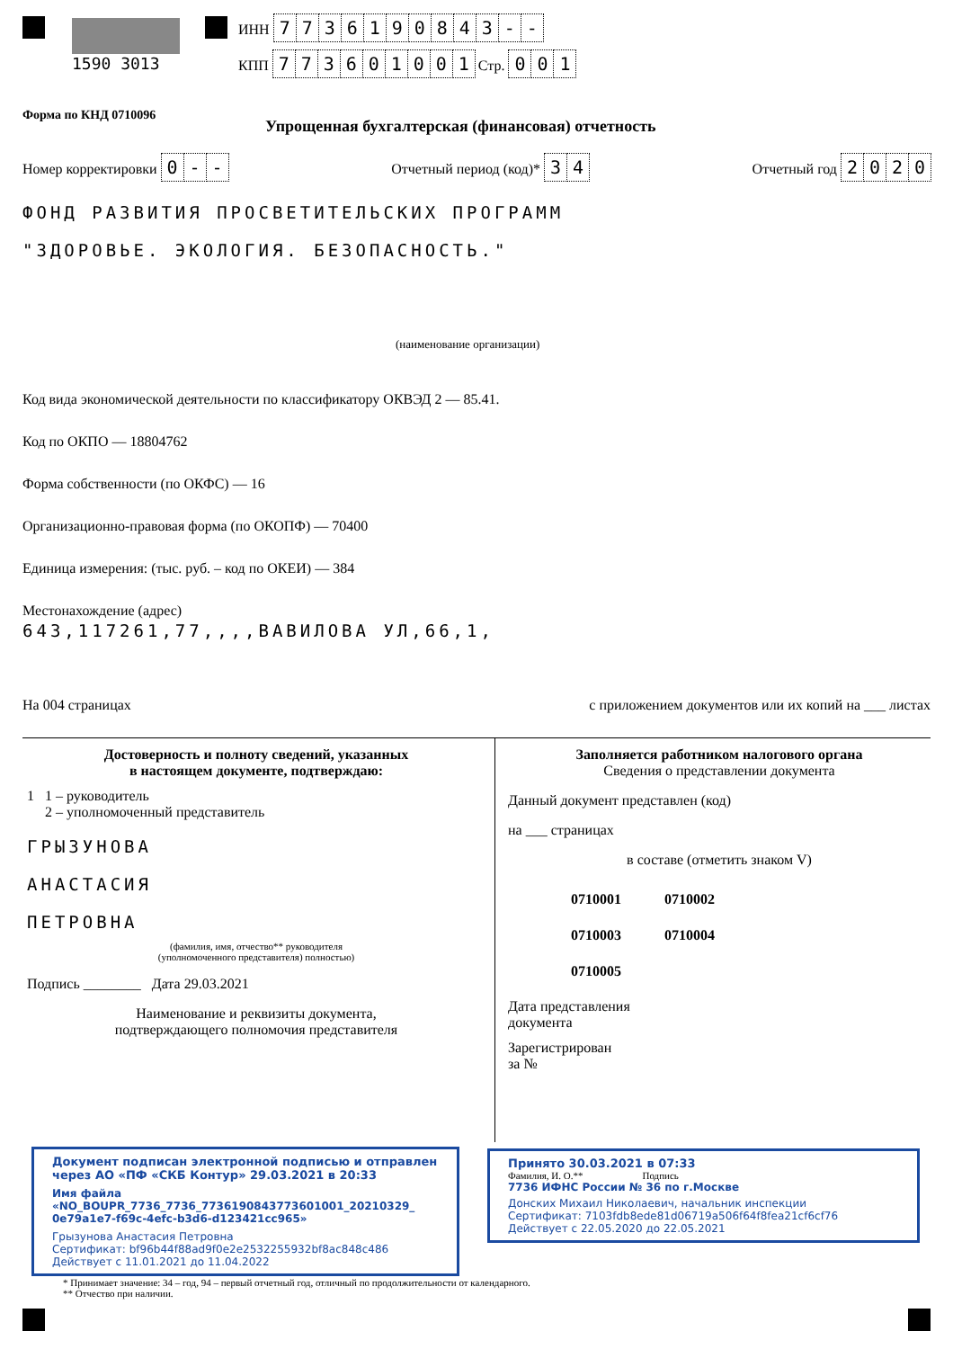1590 3013 ИНН 7736190843 - -
КПП 773601001 Стр. 001
Форма по КНД 0710096
Упрощенная бухгалтерская (финансовая) отчетность
Номер корректировки 0 - - Отчетный период (код)* 34 Отчетный год 2020
ФОНД РАЗВИТИЯ ПРОСВЕТИТЕЛЬСКИХ ПРОГРАММ
"ЗДОРОВЬЕ. ЭКОЛОГИЯ. БЕЗОПАСНОСТЬ."
(наименование организации)
Код вида экономической деятельности по классификатору ОКВЭД 2 — 85.41.
Код по ОКПО — 18804762
Форма собственности (по ОКФС) — 16
Организационно-правовая форма (по ОКОПФ) — 70400
Единица измерения: (тыс. руб. – код по ОКЕИ) — 384
Местонахождение (адрес)
643,117261,77,,,,ВАВИЛОВА УЛ,66,1,
На 004 страницах с приложением документов или их копий на ___ листах
Достоверность и полноту сведений, указанных
в настоящем документе, подтверждаю:
1 1 – руководитель
2 – уполномоченный представитель
ГРЫЗУНОВА
АНАСТАСИЯ
ПЕТРОВНА
(фамилия, имя, отчество** руководителя
(уполномоченного представителя) полностью)
Подпись ________ Дата 29.03.2021
Наименование и реквизиты документа,
подтверждающего полномочия представителя
Заполняется работником налогового органа
Сведения о представлении документа
Данный документ представлен (код)
на ___ страницах
в составе (отметить знаком V)
0710001 0710002
0710003 0710004
0710005
Дата представления
документа
Зарегистрирован
за №
Документ подписан электронной подписью и отправлен
через АО «ПФ «СКБ Контур» 29.03.2021 в 20:33
Имя файла «NO_BOUPR_7736_7736_7736190843773601001_20210329_
0e79a1e7-f69c-4efc-b3d6-d123421cc965»
Грызунова Анастасия Петровна
Сертификат: bf96b44f88ad9f0e2e2532255932bf8ac848c486
Действует с 11.01.2021 до 11.04.2022
Принято 30.03.2021 в 07:33
Фамилия, И. О.** Подпись
7736 ИФНС России № 36 по г.Москве
Донских Михаил Николаевич, начальник инспекции
Сертификат: 7103fdb8ede81d06719a506f64f8fea21cf6cf76
Действует с 22.05.2020 до 22.05.2021
* Принимает значение: 34 – год, 94 – первый отчетный год, отличный по продолжительности от календарного.
** Отчество при наличии.